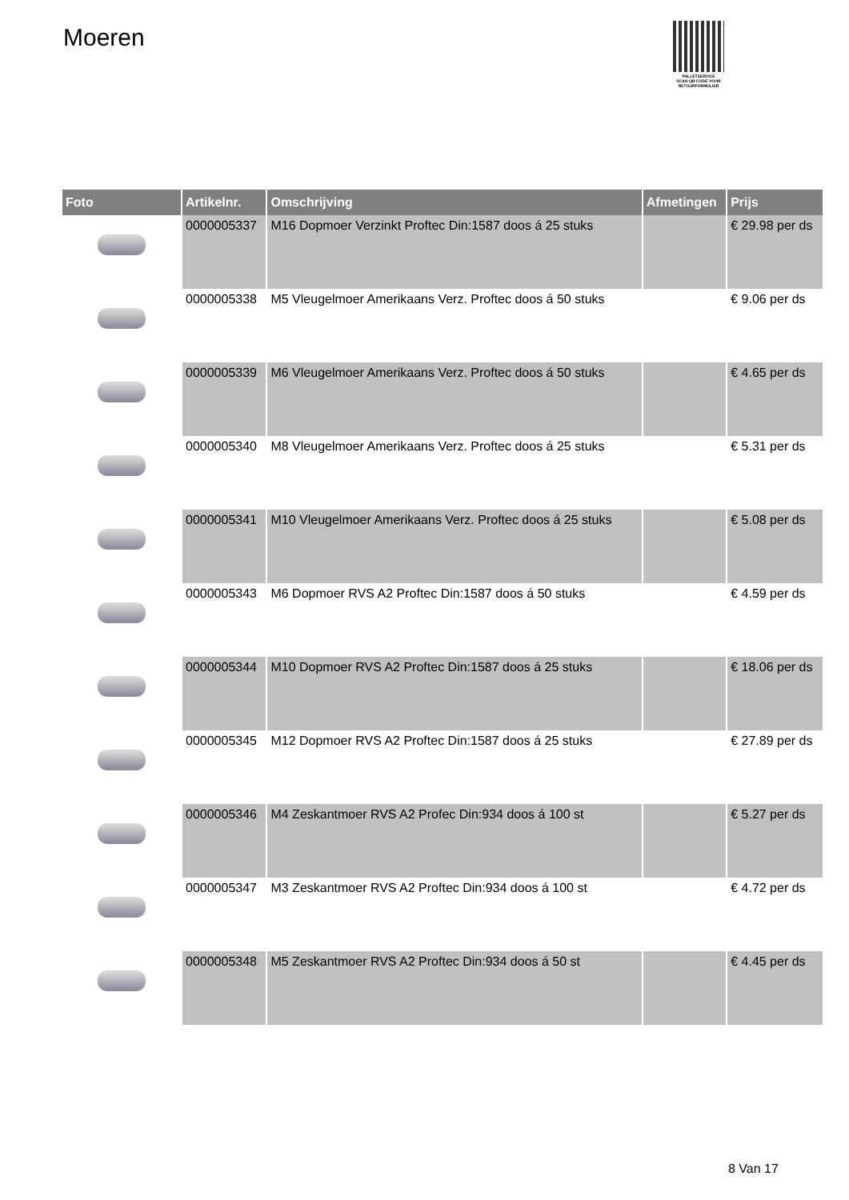Moeren
PALLETSERVICE
SCAN QR-CODE VOOR RETOURFORMULIER
| Foto | Artikelnr. | Omschrijving | Afmetingen | Prijs |
| --- | --- | --- | --- | --- |
| | 0000005337 | M16 Dopmoer Verzinkt Proftec Din:1587 doos á 25 stuks | | € 29.98 per ds |
| | 0000005338 | M5 Vleugelmoer Amerikaans Verz. Proftec doos á 50 stuks | | € 9.06 per ds |
| | 0000005339 | M6 Vleugelmoer Amerikaans Verz. Proftec doos á 50 stuks | | € 4.65 per ds |
| | 0000005340 | M8 Vleugelmoer Amerikaans Verz. Proftec doos á 25 stuks | | € 5.31 per ds |
| | 0000005341 | M10 Vleugelmoer Amerikaans Verz. Proftec doos á 25 stuks | | € 5.08 per ds |
| | 0000005343 | M6 Dopmoer RVS A2 Proftec Din:1587 doos á 50 stuks | | € 4.59 per ds |
| | 0000005344 | M10 Dopmoer RVS A2 Proftec Din:1587 doos á 25 stuks | | € 18.06 per ds |
| | 0000005345 | M12 Dopmoer RVS A2 Proftec Din:1587 doos á 25 stuks | | € 27.89 per ds |
| | 0000005346 | M4 Zeskantmoer RVS A2 Profec Din:934 doos á 100 st | | € 5.27 per ds |
| | 0000005347 | M3 Zeskantmoer RVS A2 Proftec Din:934 doos á 100 st | | € 4.72 per ds |
| | 0000005348 | M5 Zeskantmoer RVS A2 Proftec Din:934 doos á 50 st | | € 4.45 per ds |
8 Van 17